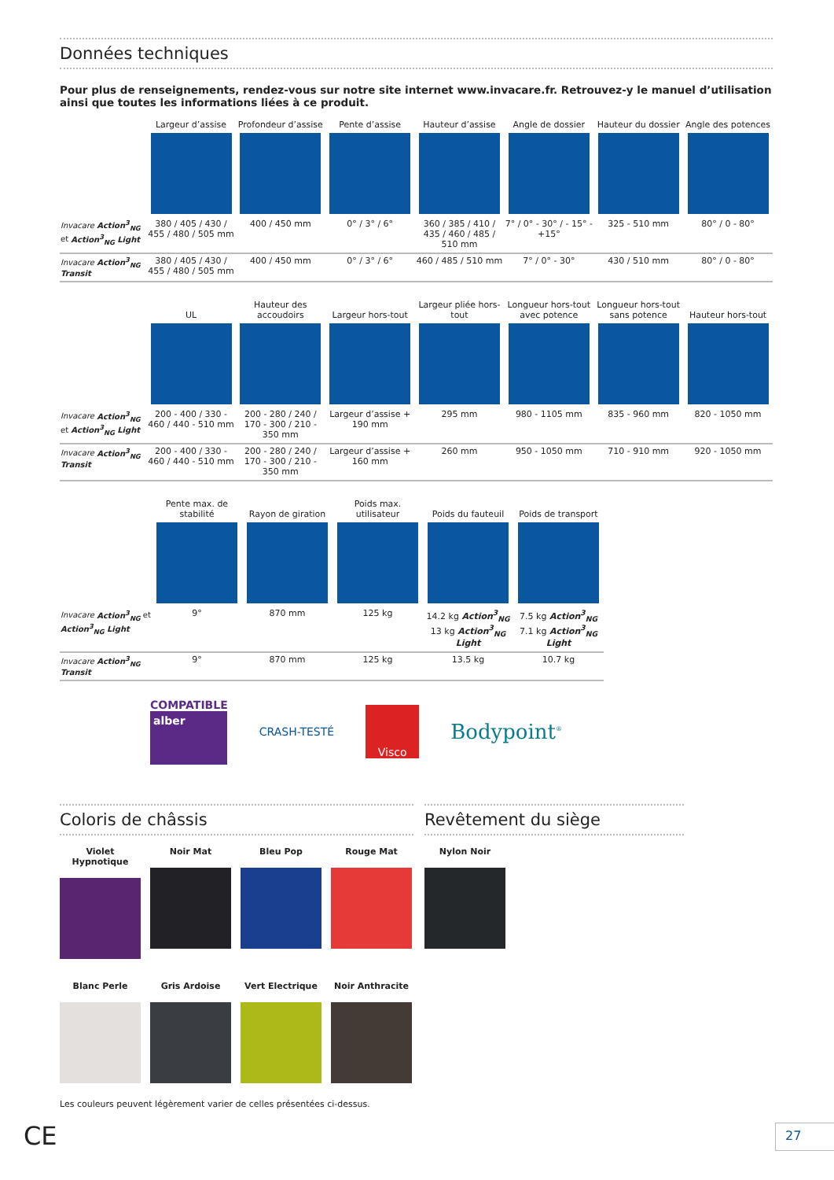Données techniques
Pour plus de renseignements, rendez-vous sur notre site internet www.invacare.fr. Retrouvez-y le manuel d’utilisation ainsi que toutes les informations liées à ce produit.
| | Largeur d’assise | Profondeur d’assise | Pente d’assise | Hauteur d’assise | Angle de dossier | Hauteur du dossier | Angle des potences |
| --- | --- | --- | --- | --- | --- | --- | --- |
| Invacare Action<sup>3</sup><sub>NG</sub> et Action<sup>3</sup><sub>NG</sub> Light | 380 / 405 / 430 / 455 / 480 / 505 mm | 400 / 450 mm | 0° / 3° / 6° | 360 / 385 / 410 / 435 / 460 / 485 / 510 mm | 7° / 0° - 30° / - 15° - +15° | 325 - 510 mm | 80° / 0 - 80° |
| Invacare Action<sup>3</sup><sub>NG</sub> Transit | 380 / 405 / 430 / 455 / 480 / 505 mm | 400 / 450 mm | 0° / 3° / 6° | 460 / 485 / 510 mm | 7° / 0° - 30° | 430 / 510 mm | 80° / 0 - 80° |
| | UL | Hauteur des accoudoirs | Largeur hors-tout | Largeur pliée hors-tout | Longueur hors-tout avec potence | Longueur hors-tout sans potence | Hauteur hors-tout |
| --- | --- | --- | --- | --- | --- | --- | --- |
| Invacare Action<sup>3</sup><sub>NG</sub> et Action<sup>3</sup><sub>NG</sub> Light | 200 - 400 / 330 - 460 / 440 - 510 mm | 200 - 280 / 240 / 170 - 300 / 210 - 350 mm | Largeur d’assise + 190 mm | 295 mm | 980 - 1105 mm | 835 - 960 mm | 820 - 1050 mm |
| Invacare Action<sup>3</sup><sub>NG</sub> Transit | 200 - 400 / 330 - 460 / 440 - 510 mm | 200 - 280 / 240 / 170 - 300 / 210 - 350 mm | Largeur d’assise + 160 mm | 260 mm | 950 - 1050 mm | 710 - 910 mm | 920 - 1050 mm |
| | Pente max. de stabilité | Rayon de giration | Poids max. utilisateur | Poids du fauteuil | Poids de transport |
| --- | --- | --- | --- | --- | --- |
| Invacare Action<sup>3</sup><sub>NG</sub> et Action<sup>3</sup><sub>NG</sub> Light | 9° | 870 mm | 125 kg | 14.2 kg Action<sup>3</sup><sub>NG</sub> 13 kg Action<sup>3</sup><sub>NG</sub> Light | 7.5 kg Action<sup>3</sup><sub>NG</sub> 7.1 kg Action<sup>3</sup><sub>NG</sub> Light |
| Invacare Action<sup>3</sup><sub>NG</sub> Transit | 9° | 870 mm | 125 kg | 13.5 kg | 10.7 kg |
COMPATIBLE
alber
CRASH-TESTÉ
Visco
Bodypoint<sup>®</sup>
Coloris de châssis
Violet Hypnotique
Noir Mat Bleu Pop Rouge Mat
Blanc Perle Gris Ardoise Vert Electrique Noir Anthracite
Revêtement du siège
Nylon Noir
Les couleurs peuvent légèrement varier de celles présentées ci-dessus.
CE 27